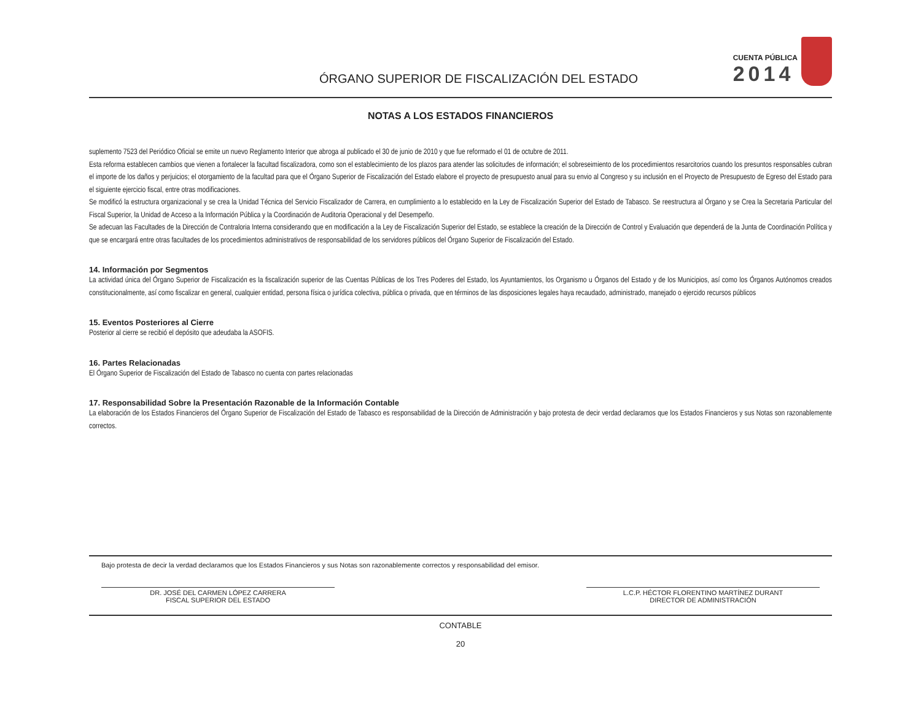ÓRGANO SUPERIOR DE FISCALIZACIÓN DEL ESTADO
CUENTA PÚBLICA
2014
NOTAS A LOS ESTADOS FINANCIEROS
suplemento 7523 del Periódico Oficial se emite un nuevo Reglamento Interior que abroga al publicado el 30 de junio de 2010 y que fue reformado el 01 de octubre de 2011.
Esta reforma establecen cambios que vienen a fortalecer la facultad fiscalizadora, como son el establecimiento de los plazos para atender las solicitudes de información; el sobreseimiento de los procedimientos resarcitorios cuando los presuntos responsables cubran el importe de los daños y perjuicios; el otorgamiento de la facultad para que el Órgano Superior de Fiscalización del Estado elabore el proyecto de presupuesto anual para su envio al Congreso y su inclusión en el Proyecto de Presupuesto de Egreso del Estado para el siguiente ejercicio fiscal, entre otras modificaciones.
Se modificó la estructura organizacional y se crea la Unidad Técnica del Servicio Fiscalizador de Carrera, en cumplimiento a lo establecido en la Ley de Fiscalización Superior del Estado de Tabasco. Se reestructura al Órgano y se Crea la Secretaria Particular del Fiscal Superior, la Unidad de Acceso a la Información Pública y la Coordinación de Auditoria Operacional y del Desempeño.
Se adecuan las Facultades de la Dirección de Contraloria Interna considerando que en modificación a la Ley de Fiscalización Superior del Estado, se establece la creación de la Dirección de Control y Evaluación que dependerá de la Junta de Coordinación Política y que se encargará entre otras facultades de los procedimientos administrativos de responsabilidad de los servidores públicos del Órgano Superior de Fiscalización del Estado.
14. Información por Segmentos
La actividad única del Órgano Superior de Fiscalización es la fiscalización superior de las Cuentas Públicas de los Tres Poderes del Estado, los Ayuntamientos, los Organismo u Órganos del Estado y de los Municipios, así como los Órganos Autónomos creados constitucionalmente, así como fiscalizar en general, cualquier entidad, persona física o jurídica colectiva, pública o privada, que en términos de las disposiciones legales haya recaudado, administrado, manejado o ejercido recursos públicos
15. Eventos Posteriores al Cierre
Posterior al cierre se recibió el depósito que adeudaba la ASOFIS.
16. Partes Relacionadas
El Órgano Superior de Fiscalización del Estado de Tabasco no cuenta con partes relacionadas
17. Responsabilidad Sobre la Presentación Razonable de la Información Contable
La elaboración de los Estados Financieros del Órgano Superior de Fiscalización del Estado de Tabasco es responsabilidad de la Dirección de Administración y bajo protesta de decir verdad declaramos que los Estados Financieros y sus Notas son razonablemente correctos.
Bajo protesta de decir la verdad declaramos que los Estados Financieros y sus Notas son razonablemente correctos y responsabilidad del emisor.
DR. JOSÉ DEL CARMEN LÓPEZ CARRERA
FISCAL SUPERIOR DEL ESTADO
L.C.P. HÉCTOR FLORENTINO MARTÍNEZ DURANT
DIRECTOR DE ADMINISTRACIÓN
CONTABLE
20